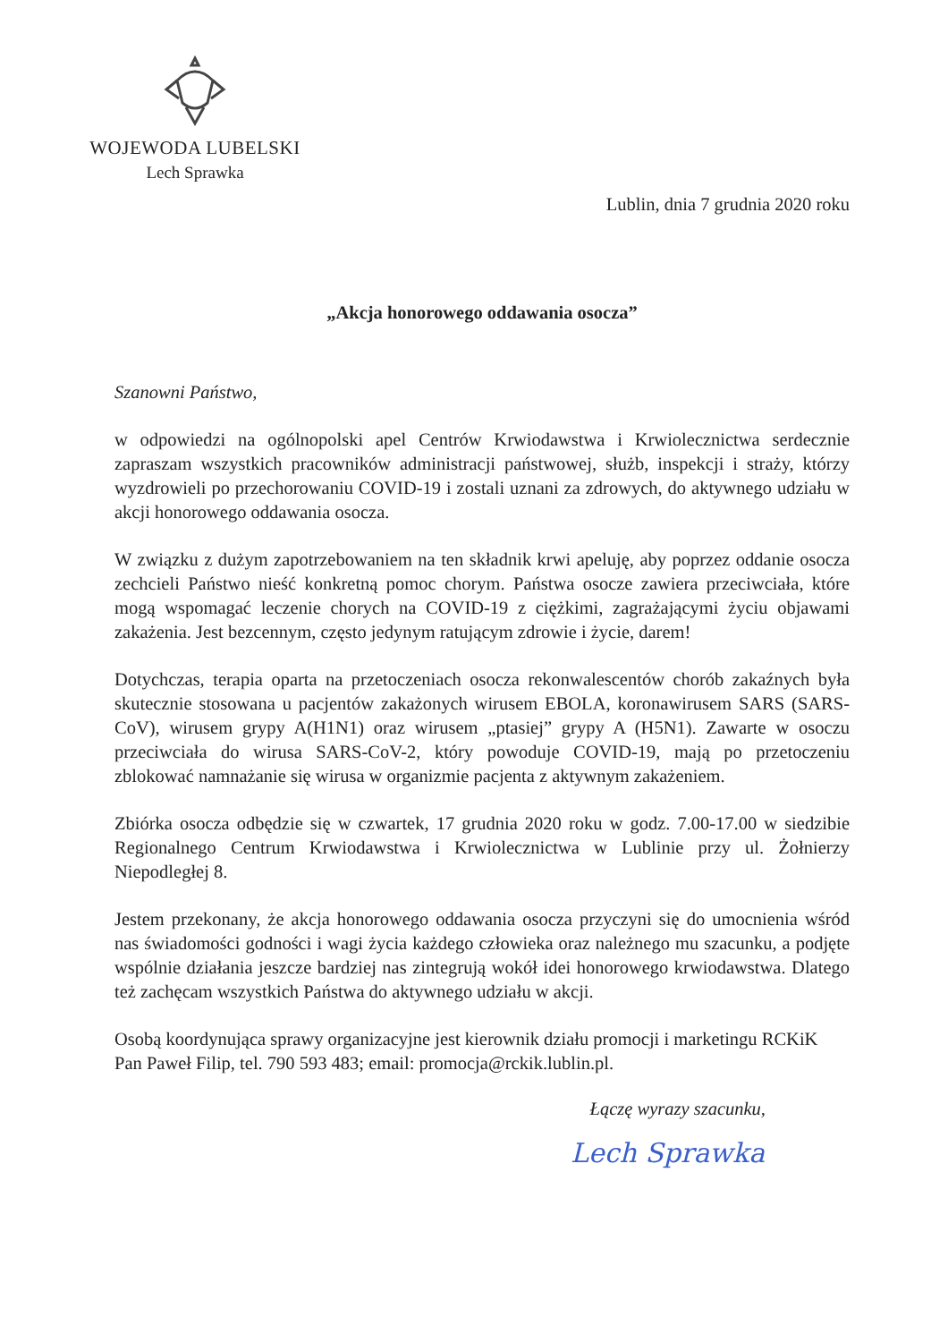WOJEWODA LUBELSKI
Lech Sprawka
Lublin, dnia 7 grudnia 2020 roku
„Akcja honorowego oddawania osocza”
Szanowni Państwo,
w odpowiedzi na ogólnopolski apel Centrów Krwiodawstwa i Krwiolecznictwa serdecznie zapraszam wszystkich pracowników administracji państwowej, służb, inspekcji i straży, którzy wyzdrowieli po przechorowaniu COVID-19 i zostali uznani za zdrowych, do aktywnego udziału w akcji honorowego oddawania osocza.
W związku z dużym zapotrzebowaniem na ten składnik krwi apeluję, aby poprzez oddanie osocza zechcieli Państwo nieść konkretną pomoc chorym. Państwa osocze zawiera przeciwciała, które mogą wspomagać leczenie chorych na COVID-19 z ciężkimi, zagrażającymi życiu objawami zakażenia. Jest bezcennym, często jedynym ratującym zdrowie i życie, darem!
Dotychczas, terapia oparta na przetoczeniach osocza rekonwalescentów chorób zakaźnych była skutecznie stosowana u pacjentów zakażonych wirusem EBOLA, koronawirusem SARS (SARS-CoV), wirusem grypy A(H1N1) oraz wirusem „ptasiej” grypy A (H5N1). Zawarte w osoczu przeciwciała do wirusa SARS-CoV-2, który powoduje COVID-19, mają po przetoczeniu zblokować namnażanie się wirusa w organizmie pacjenta z aktywnym zakażeniem.
Zbiórka osocza odbędzie się w czwartek, 17 grudnia 2020 roku w godz. 7.00-17.00 w siedzibie Regionalnego Centrum Krwiodawstwa i Krwiolecznictwa w Lublinie przy ul. Żołnierzy Niepodległej 8.
Jestem przekonany, że akcja honorowego oddawania osocza przyczyni się do umocnienia wśród nas świadomości godności i wagi życia każdego człowieka oraz należnego mu szacunku, a podjęte wspólnie działania jeszcze bardziej nas zintegrują wokół idei honorowego krwiodawstwa. Dlatego też zachęcam wszystkich Państwa do aktywnego udziału w akcji.
Osobą koordynująca sprawy organizacyjne jest kierownik działu promocji i marketingu RCKiK Pan Paweł Filip, tel. 790 593 483; email: promocja@rckik.lublin.pl.
Łączę wyrazy szacunku,
Lech Sprawka